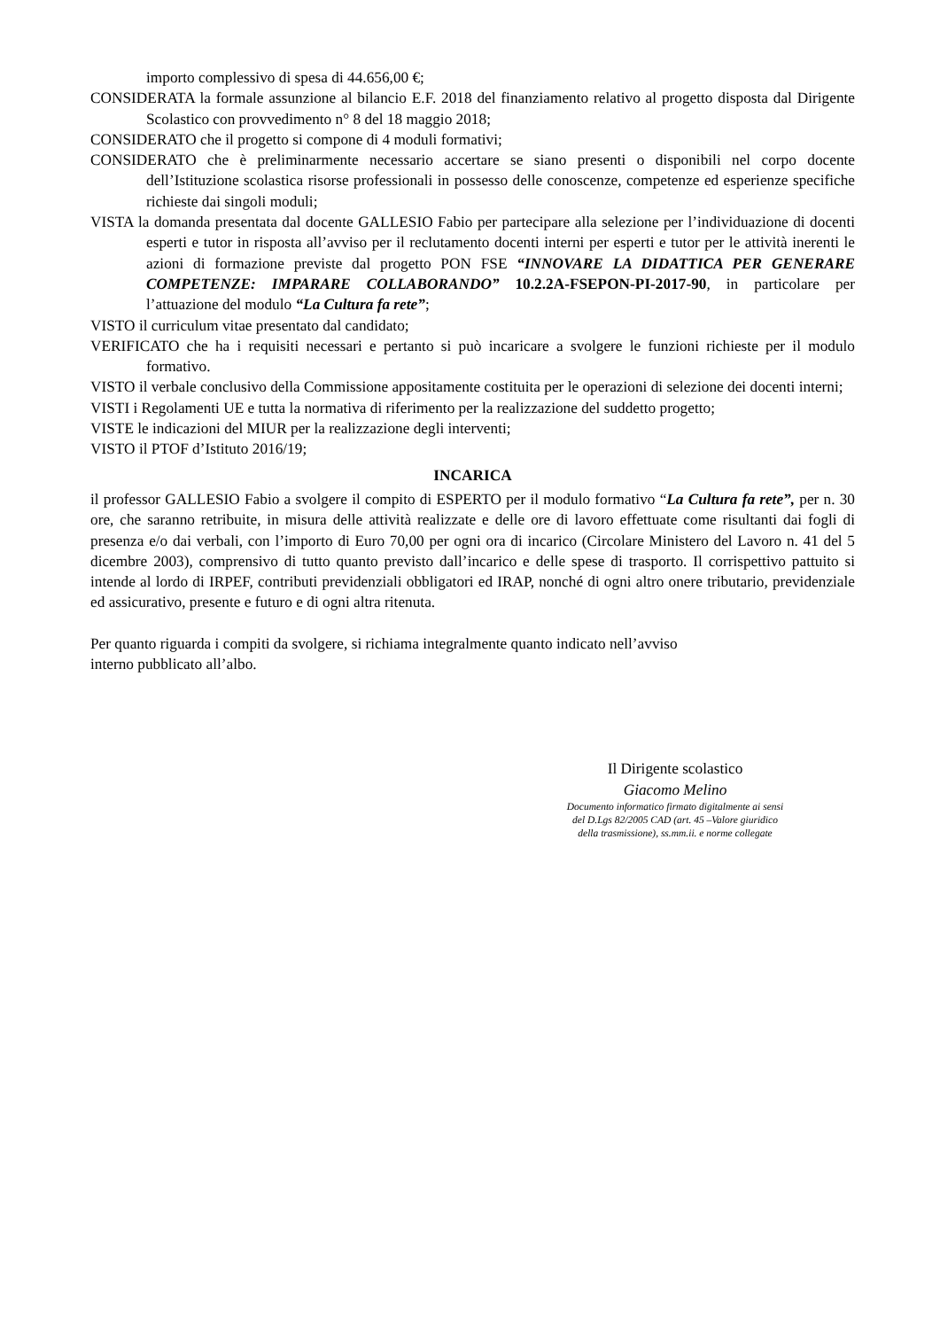importo complessivo di spesa di 44.656,00 €;
CONSIDERATA la formale assunzione al bilancio E.F. 2018 del finanziamento relativo al progetto disposta dal Dirigente Scolastico con provvedimento n° 8 del 18 maggio 2018;
CONSIDERATO che il progetto si compone di 4 moduli formativi;
CONSIDERATO che è preliminarmente necessario accertare se siano presenti o disponibili nel corpo docente dell’Istituzione scolastica risorse professionali in possesso delle conoscenze, competenze ed esperienze specifiche richieste dai singoli moduli;
VISTA la domanda presentata dal docente GALLESIO Fabio per partecipare alla selezione per l’individuazione di docenti esperti e tutor in risposta all’avviso per il reclutamento docenti interni per esperti e tutor per le attività inerenti le azioni di formazione previste dal progetto PON FSE “INNOVARE LA DIDATTICA PER GENERARE COMPETENZE: IMPARARE COLLABORANDO” 10.2.2A-FSEPON-PI-2017-90, in particolare per l’attuazione del modulo “La Cultura fa rete”;
VISTO il curriculum vitae presentato dal candidato;
VERIFICATO che ha i requisiti necessari e pertanto si può incaricare a svolgere le funzioni richieste per il modulo formativo.
VISTO il verbale conclusivo della Commissione appositamente costituita per le operazioni di selezione dei docenti interni;
VISTI i Regolamenti UE e tutta la normativa di riferimento per la realizzazione del suddetto progetto;
VISTE le indicazioni del MIUR per la realizzazione degli interventi;
VISTO il PTOF d’Istituto 2016/19;
INCARICA
il professor GALLESIO Fabio a svolgere il compito di ESPERTO per il modulo formativo “La Cultura fa rete”, per n. 30 ore, che saranno retribuite, in misura delle attività realizzate e delle ore di lavoro effettuate come risultanti dai fogli di presenza e/o dai verbali, con l’importo di Euro 70,00 per ogni ora di incarico (Circolare Ministero del Lavoro n. 41 del 5 dicembre 2003), comprensivo di tutto quanto previsto dall’incarico e delle spese di trasporto. Il corrispettivo pattuito si intende al lordo di IRPEF, contributi previdenziali obbligatori ed IRAP, nonché di ogni altro onere tributario, previdenziale ed assicurativo, presente e futuro e di ogni altra ritenuta.
Per quanto riguarda i compiti da svolgere, si richiama integralmente quanto indicato nell’avviso
interno pubblicato all’albo.
Il Dirigente scolastico
Giacomo Melino
Documento informatico firmato digitalmente ai sensi
del D.Lgs 82/2005 CAD (art. 45 –Valore giuridico
della trasmissione), ss.mm.ii. e norme collegate